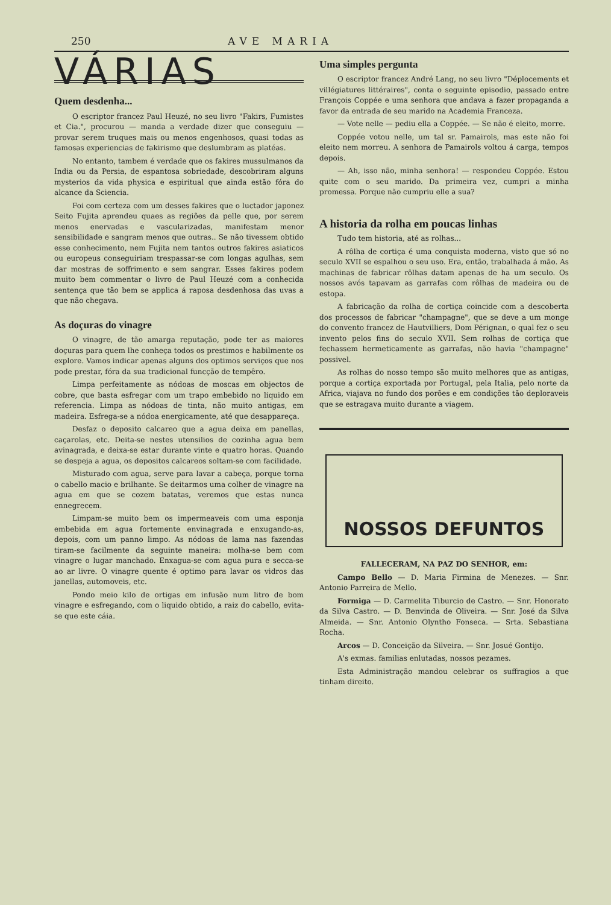250 AVE MARIA
VÁRIAS
Quem desdenha...
O escriptor francez Paul Heuzé, no seu livro "Fakirs, Fumistes et Cia.", procurou — manda a verdade dizer que conseguiu — provar serem truques mais ou menos engenhosos, quasi todas as famosas experiencias de fakirismo que deslumbram as platéas.
No entanto, tambem é verdade que os fakires mussulmanos da India ou da Persia, de espantosa sobriedade, descobriram alguns mysterios da vida physica e espiritual que ainda estão fóra do alcance da Sciencia.
Foi com certeza com um desses fakires que o luctador japonez Seito Fujita aprendeu quaes as regiões da pelle que, por serem menos enervadas e vascularizadas, manifestam menor sensibilidade e sangram menos que outras.. Se não tivessem obtido esse conhecimento, nem Fujita nem tantos outros fakires asiaticos ou europeus conseguiriam trespassar-se com longas agulhas, sem dar mostras de soffrimento e sem sangrar. Esses fakires podem muito bem commentar o livro de Paul Heuzé com a conhecida sentença que tão bem se applica á raposa desdenhosa das uvas a que não chegava.
As doçuras do vinagre
O vinagre, de tão amarga reputação, pode ter as maiores doçuras para quem lhe conheça todos os prestimos e habilmente os explore. Vamos indicar apenas alguns dos optimos serviços que nos pode prestar, fóra da sua tradicional funcção de tempêro.
Limpa perfeitamente as nódoas de moscas em objectos de cobre, que basta esfregar com um trapo embebido no liquido em referencia. Limpa as nódoas de tinta, não muito antigas, em madeira. Esfrega-se a nódoa energicamente, até que desappareça.
Desfaz o deposito calcareo que a agua deixa em panellas, caçarolas, etc. Deita-se nestes utensilios de cozinha agua bem avinagrada, e deixa-se estar durante vinte e quatro horas. Quando se despeja a agua, os depositos calcareos soltam-se com facilidade.
Misturado com agua, serve para lavar a cabeça, porque torna o cabello macio e brilhante. Se deitarmos uma colher de vinagre na agua em que se cozem batatas, veremos que estas nunca ennegrecem.
Limpam-se muito bem os impermeaveis com uma esponja embebida em agua fortemente envinagrada e enxugando-as, depois, com um panno limpo. As nódoas de lama nas fazendas tiram-se facilmente da seguinte maneira: molha-se bem com vinagre o lugar manchado. Enxagua-se com agua pura e secca-se ao ar livre. O vinagre quente é optimo para lavar os vidros das janellas, automoveis, etc.
Pondo meio kilo de ortigas em infusão num litro de bom vinagre e esfregando, com o liquido obtido, a raiz do cabello, evita-se que este cáia.
Uma simples pergunta
O escriptor francez André Lang, no seu livro "Déplocements et villégiatures littéraires", conta o seguinte episodio, passado entre François Coppée e uma senhora que andava a fazer propaganda a favor da entrada de seu marido na Academia Franceza.
— Vote nelle — pediu ella a Coppée. — Se não é eleito, morre.
Coppée votou nelle, um tal sr. Pamairols, mas este não foi eleito nem morreu. A senhora de Pamairols voltou á carga, tempos depois.
— Ah, isso não, minha senhora! — respondeu Coppée. Estou quite com o seu marido. Da primeira vez, cumpri a minha promessa. Porque não cumpriu elle a sua?
A historia da rolha em poucas linhas
Tudo tem historia, até as rolhas...
A rôlha de cortiça é uma conquista moderna, visto que só no seculo XVII se espalhou o seu uso. Era, então, trabalhada á mão. As machinas de fabricar rôlhas datam apenas de ha um seculo. Os nossos avós tapavam as garrafas com rôlhas de madeira ou de estopa.
A fabricação da rolha de cortiça coincide com a descoberta dos processos de fabricar "champagne", que se deve a um monge do convento francez de Hautvilliers, Dom Pérignan, o qual fez o seu invento pelos fins do seculo XVII. Sem rolhas de cortiça que fechassem hermeticamente as garrafas, não havia "champagne" possivel.
As rolhas do nosso tempo são muito melhores que as antigas, porque a cortiça exportada por Portugal, pela Italia, pelo norte da Africa, viajava no fundo dos porões e em condições tão deploraveis que se estragava muito durante a viagem.
NOSSOS DEFUNTOS
FALLECERAM, NA PAZ DO SENHOR, em:
Campo Bello — D. Maria Firmina de Menezes. — Snr. Antonio Parreira de Mello.
Formiga — D. Carmelita Tiburcio de Castro. — Snr. Honorato da Silva Castro. — D. Benvinda de Oliveira. — Snr. José da Silva Almeida. — Snr. Antonio Olyntho Fonseca. — Srta. Sebastiana Rocha.
Arcos — D. Conceição da Silveira. — Snr. Josué Gontijo.
A's exmas. familias enlutadas, nossos pezames.
Esta Administração mandou celebrar os suffragios a que tinham direito.